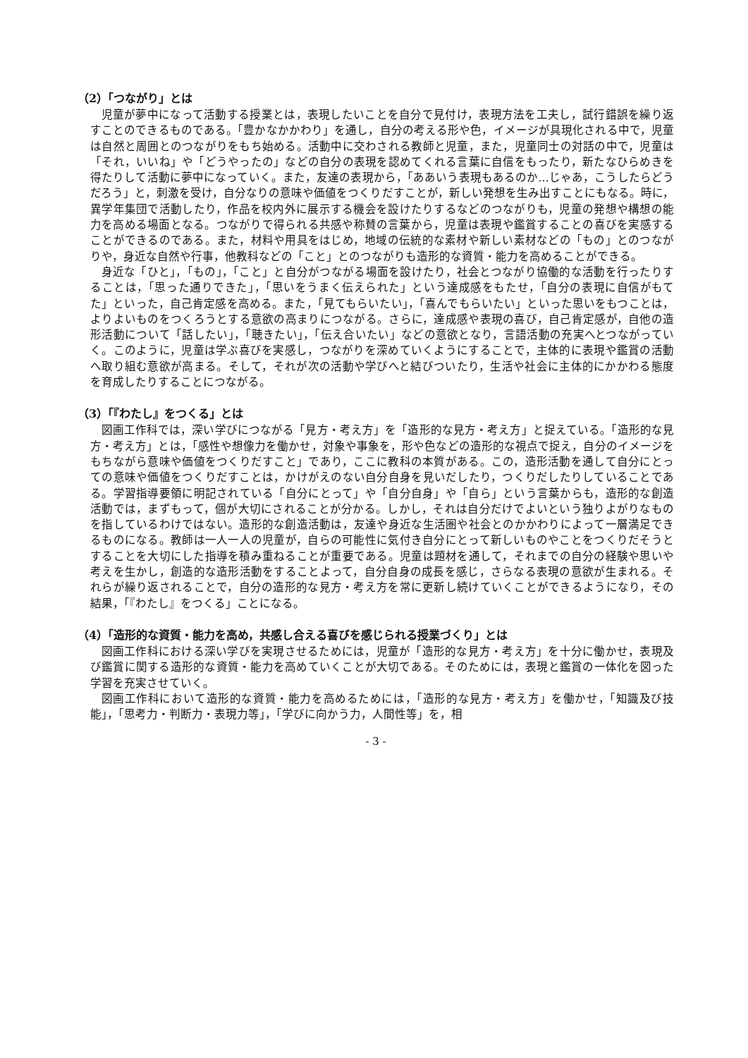（2）「つながり」とは
児童が夢中になって活動する授業とは，表現したいことを自分で見付け，表現方法を工夫し，試行錯誤を繰り返すことのできるものである。「豊かなかかわり」を通し，自分の考える形や色，イメージが具現化される中で，児童は自然と周囲とのつながりをもち始める。活動中に交わされる教師と児童，また，児童同士の対話の中で，児童は「それ，いいね」や「どうやったの」などの自分の表現を認めてくれる言葉に自信をもったり，新たなひらめきを得たりして活動に夢中になっていく。また，友達の表現から，「ああいう表現もあるのか…じゃあ，こうしたらどうだろう」と，刺激を受け，自分なりの意味や価値をつくりだすことが，新しい発想を生み出すことにもなる。時に，異学年集団で活動したり，作品を校内外に展示する機会を設けたりするなどのつながりも，児童の発想や構想の能力を高める場面となる。つながりで得られる共感や称賛の言葉から，児童は表現や鑑賞することの喜びを実感することができるのである。また，材料や用具をはじめ，地域の伝統的な素材や新しい素材などの「もの」とのつながりや，身近な自然や行事，他教科などの「こと」とのつながりも造形的な資質・能力を高めることができる。
身近な「ひと」，「もの」，「こと」と自分がつながる場面を設けたり，社会とつながり協働的な活動を行ったりすることは，「思った通りできた」，「思いをうまく伝えられた」という達成感をもたせ，「自分の表現に自信がもてた」といった，自己肯定感を高める。また，「見てもらいたい」，「喜んでもらいたい」といった思いをもつことは，よりよいものをつくろうとする意欲の高まりにつながる。さらに，達成感や表現の喜び，自己肯定感が，自他の造形活動について「話したい」，「聴きたい」，「伝え合いたい」などの意欲となり，言語活動の充実へとつながっていく。このように，児童は学ぶ喜びを実感し，つながりを深めていくようにすることで，主体的に表現や鑑賞の活動へ取り組む意欲が高まる。そして，それが次の活動や学びへと結びついたり，生活や社会に主体的にかかわる態度を育成したりすることにつながる。
（3）「『わたし』をつくる」とは
図画工作科では，深い学びにつながる「見方・考え方」を「造形的な見方・考え方」と捉えている。「造形的な見方・考え方」とは，「感性や想像力を働かせ，対象や事象を，形や色などの造形的な視点で捉え，自分のイメージをもちながら意味や価値をつくりだすこと」であり，ここに教科の本質がある。この，造形活動を通して自分にとっての意味や価値をつくりだすことは，かけがえのない自分自身を見いだしたり，つくりだしたりしていることである。学習指導要領に明記されている「自分にとって」や「自分自身」や「自ら」という言葉からも，造形的な創造活動では，まずもって，個が大切にされることが分かる。しかし，それは自分だけでよいという独りよがりなものを指しているわけではない。造形的な創造活動は，友達や身近な生活圏や社会とのかかわりによって一層満足できるものになる。教師は一人一人の児童が，自らの可能性に気付き自分にとって新しいものやことをつくりだそうとすることを大切にした指導を積み重ねることが重要である。児童は題材を通して，それまでの自分の経験や思いや考えを生かし，創造的な造形活動をすることよって，自分自身の成長を感じ，さらなる表現の意欲が生まれる。それらが繰り返されることで，自分の造形的な見方・考え方を常に更新し続けていくことができるようになり，その結果，「『わたし』をつくる」ことになる。
（4）「造形的な資質・能力を高め，共感し合える喜びを感じられる授業づくり」とは
図画工作科における深い学びを実現させるためには，児童が「造形的な見方・考え方」を十分に働かせ，表現及び鑑賞に関する造形的な資質・能力を高めていくことが大切である。そのためには，表現と鑑賞の一体化を図った学習を充実させていく。
図画工作科において造形的な資質・能力を高めるためには，「造形的な見方・考え方」を働かせ，「知識及び技能」，「思考力・判断力・表現力等」，「学びに向かう力，人間性等」を，相
- 3 -